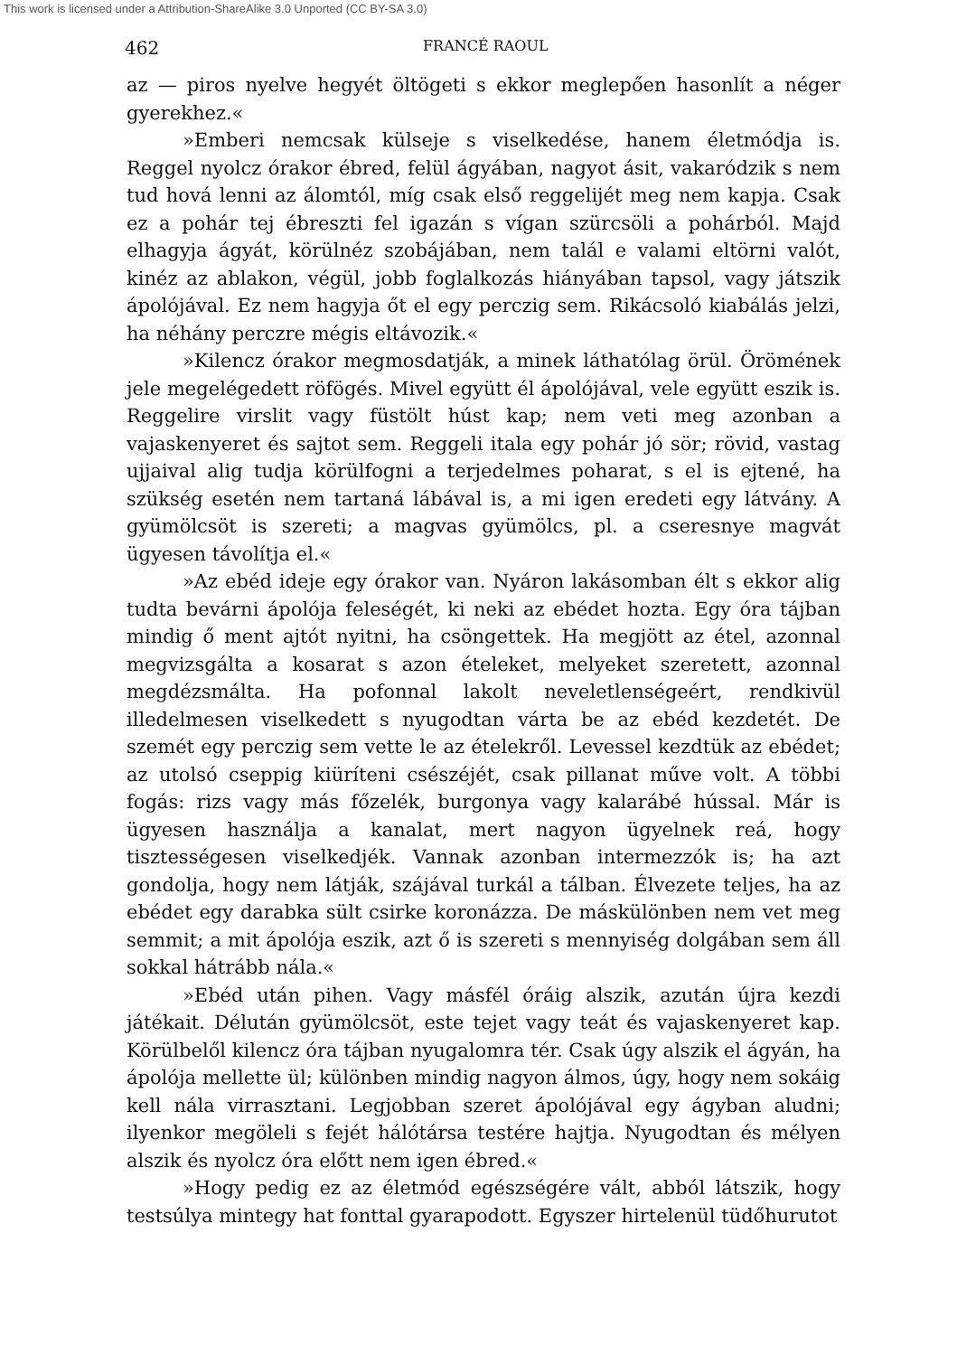This work is licensed under a Attribution-ShareAlike 3.0 Unported (CC BY-SA 3.0)
462 FRANCÉ RAOUL
az — piros nyelve hegyét öltögeti s ekkor meglepően hasonlít a néger gyerekhez.«
»Emberi nemcsak külseje s viselkedése, hanem életmódja is. Reggel nyolcz órakor ébred, felül ágyában, nagyot ásit, vakaródzik s nem tud hová lenni az álomtól, míg csak első reggelijét meg nem kapja. Csak ez a pohár tej ébreszti fel igazán s vígan szürcsöli a pohárból. Majd elhagyja ágyát, körülnéz szobájában, nem talál e valami eltörni valót, kinéz az ablakon, végül, jobb foglalkozás hiányában tapsol, vagy játszik ápolójával. Ez nem hagyja őt el egy perczig sem. Rikácsoló kiabálás jelzi, ha néhány perczre mégis eltávozik.«
»Kilencz órakor megmosdatják, a minek láthatólag örül. Örömének jele megelégedett röfögés. Mivel együtt él ápolójával, vele együtt eszik is. Reggelire virslit vagy füstölt húst kap; nem veti meg azonban a vajaskenyeret és sajtot sem. Reggeli itala egy pohár jó sör; rövid, vastag ujjaival alig tudja körülfogni a terjedelmes poharat, s el is ejtené, ha szükség esetén nem tartaná lábával is, a mi igen eredeti egy látvány. A gyümölcsöt is szereti; a magvas gyümölcs, pl. a cseresnye magvát ügyesen távolítja el.«
»Az ebéd ideje egy órakor van. Nyáron lakásomban élt s ekkor alig tudta bevárni ápolója feleségét, ki neki az ebédet hozta. Egy óra tájban mindig ő ment ajtót nyitni, ha csöngettek. Ha megjött az étel, azonnal megvizsgálta a kosarat s azon ételeket, melyeket szeretett, azonnal megdézsmálta. Ha pofonnal lakolt neveletlenségeért, rendkivül illedelmesen viselkedett s nyugodtan várta be az ebéd kezdetét. De szemét egy perczig sem vette le az ételekről. Levessel kezdtük az ebédet; az utolsó cseppig kiüríteni csészéjét, csak pillanat műve volt. A többi fogás: rizs vagy más főzelék, burgonya vagy kalarábé hússal. Már is ügyesen használja a kanalat, mert nagyon ügyelnek reá, hogy tisztességesen viselkedjék. Vannak azonban intermezzók is; ha azt gondolja, hogy nem látják, szájával turkál a tálban. Élvezete teljes, ha az ebédet egy darabka sült csirke koronázza. De máskülönben nem vet meg semmit; a mit ápolója eszik, azt ő is szereti s mennyiség dolgában sem áll sokkal hátrább nála.«
»Ebéd után pihen. Vagy másfél óráig alszik, azután újra kezdi játékait. Délután gyümölcsöt, este tejet vagy teát és vajaskenyeret kap. Körülbelől kilencz óra tájban nyugalomra tér. Csak úgy alszik el ágyán, ha ápolója mellette ül; különben mindig nagyon álmos, úgy, hogy nem sokáig kell nála virrasztani. Legjobban szeret ápolójával egy ágyban aludni; ilyenkor megöleli s fejét hálótársa testére hajtja. Nyugodtan és mélyen alszik és nyolcz óra előtt nem igen ébred.«
»Hogy pedig ez az életmód egészségére vált, abból látszik, hogy testsúlya mintegy hat fonttal gyarapodott. Egyszer hirtelenül tüdőhurutot